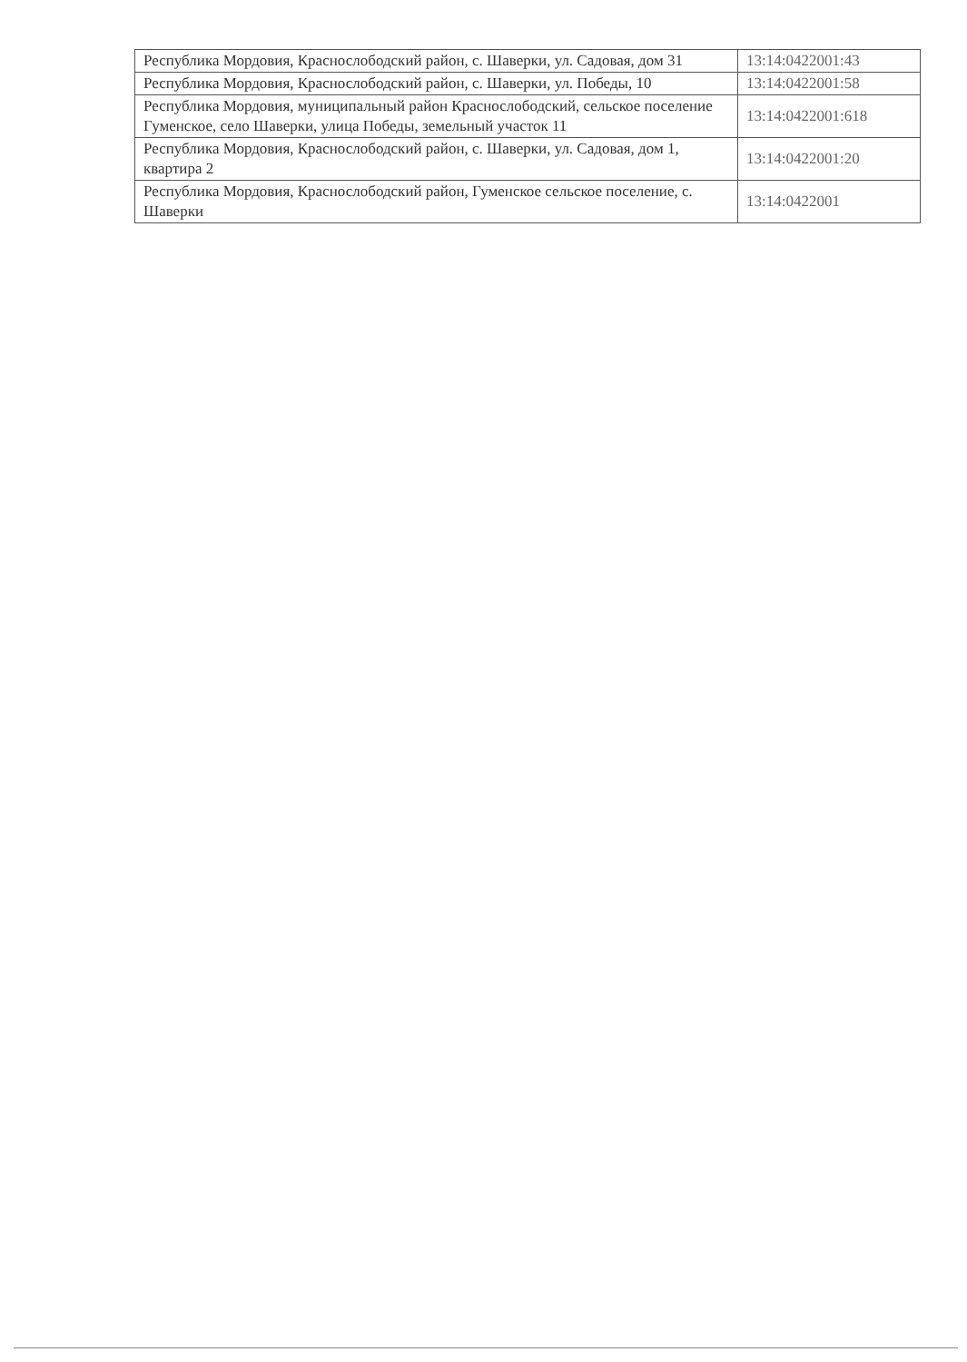| Республика Мордовия, Краснослободский район, с. Шаверки, ул. Садовая, дом 31 | 13:14:0422001:43 |
| Республика Мордовия, Краснослободский район, с. Шаверки, ул. Победы, 10 | 13:14:0422001:58 |
| Республика Мордовия, муниципальный район Краснослободский, сельское поселение Гуменское, село Шаверки, улица Победы, земельный участок 11 | 13:14:0422001:618 |
| Республика Мордовия, Краснослободский район, с. Шаверки, ул. Садовая, дом 1, квартира 2 | 13:14:0422001:20 |
| Республика Мордовия, Краснослободский район, Гуменское сельское поселение, с. Шаверки | 13:14:0422001 |